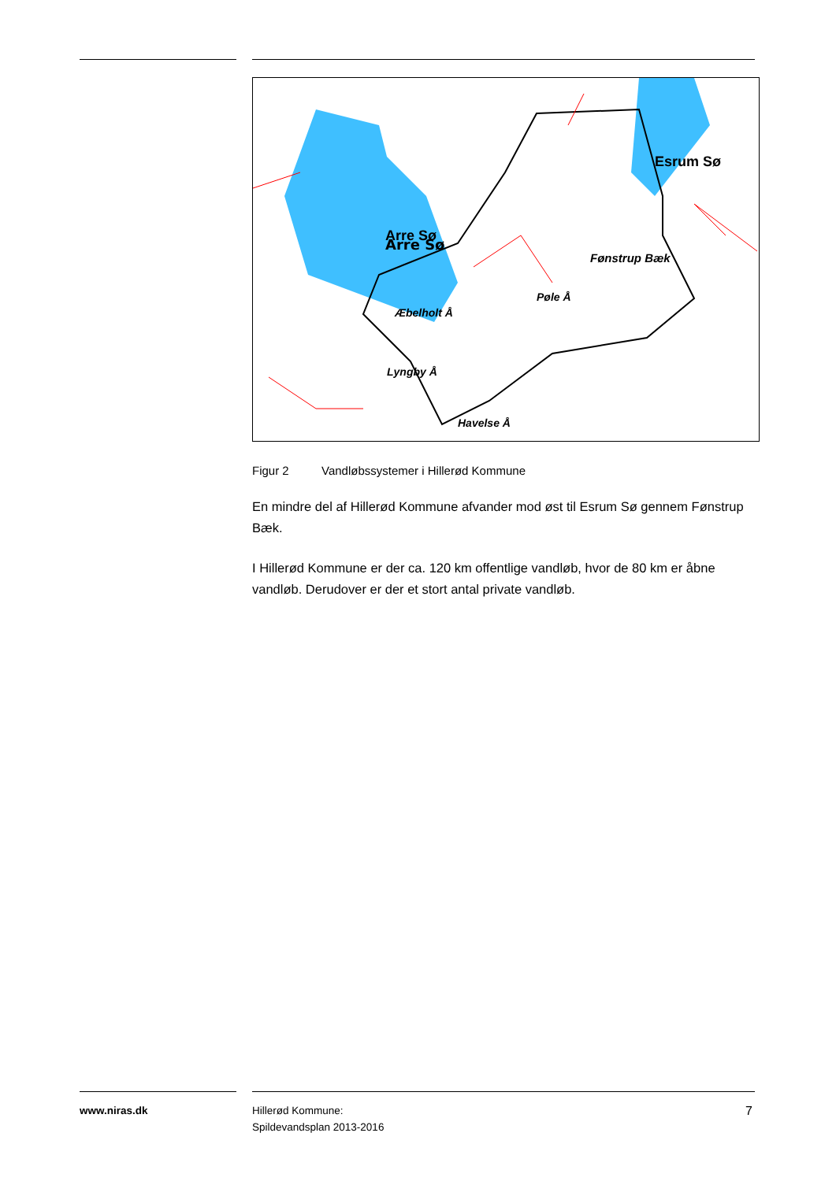Arre Sø
Arre Sø
Esrum Sø
Fønstrup Bæk
Æbelholt Å
Pøle Å
Lyngby Å
Havelse Å
Figur 2 Vandløbssystemer i Hillerød Kommune
En mindre del af Hillerød Kommune afvander mod øst til Esrum Sø gennem Fønstrup Bæk.
I Hillerød Kommune er der ca. 120 km offentlige vandløb, hvor de 80 km er åbne vandløb. Derudover er der et stort antal private vandløb.
www.niras.dk
Hillerød Kommune:
Spildevandsplan 2013-2016
7